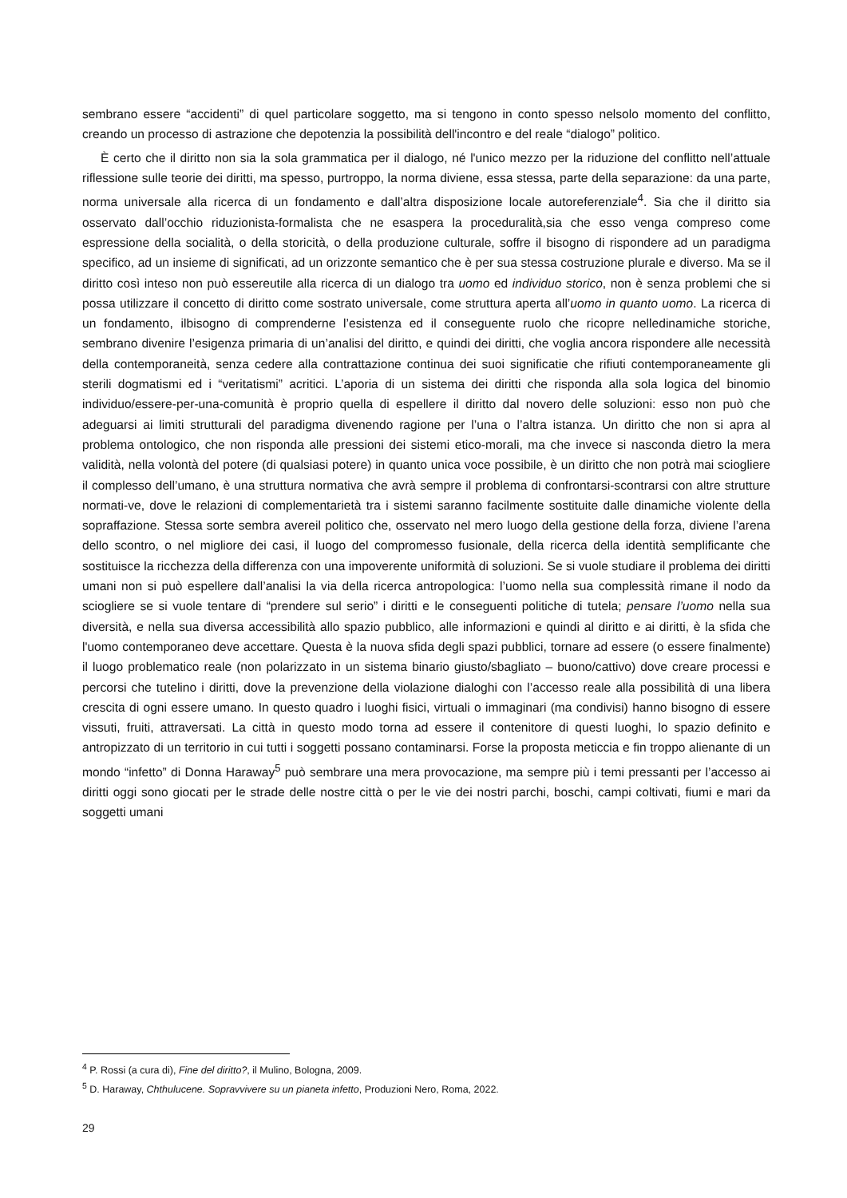sembrano essere “accidenti” di quel particolare soggetto, ma si tengono in conto spesso nelsolo momento del conflitto, creando un processo di astrazione che depotenzia la possibilità dell'incontro e del reale “dialogo” politico.
È certo che il diritto non sia la sola grammatica per il dialogo, né l'unico mezzo per la riduzione del conflitto nell’attuale riflessione sulle teorie dei diritti, ma spesso, purtroppo, la norma diviene, essa stessa, parte della separazione: da una parte, norma universale alla ricerca di un fondamento e dall’altra disposizione locale autoreferenziale<sup>4</sup>. Sia che il diritto sia osservato dall’occhio riduzionista-formalista che ne esaspera la proceduralità,sia che esso venga compreso come espressione della socialità, o della storicità, o della produzione culturale, soffre il bisogno di rispondere ad un paradigma specifico, ad un insieme di significati, ad un orizzonte semantico che è per sua stessa costruzione plurale e diverso. Ma se il diritto così inteso non può essereutile alla ricerca di un dialogo tra uomo ed individuo storico, non è senza problemi che si possa utilizzare il concetto di diritto come sostrato universale, come struttura aperta all’uomo in quanto uomo. La ricerca di un fondamento, ilbisogno di comprenderne l’esistenza ed il conseguente ruolo che ricopre nelledinamiche storiche, sembrano divenire l’esigenza primaria di un’analisi del diritto, e quindi dei diritti, che voglia ancora rispondere alle necessità della contemporaneità, senza cedere alla contrattazione continua dei suoi significatie che rifiuti contemporaneamente gli sterili dogmatismi ed i “veritatismi” acritici. L’aporia di un sistema dei diritti che risponda alla sola logica del binomio individuo/essere-per-una-comunità è proprio quella di espellere il diritto dal novero delle soluzioni: esso non può che adeguarsi ai limiti strutturali del paradigma divenendo ragione per l’una o l’altra istanza. Un diritto che non si apra al problema ontologico, che non risponda alle pressioni dei sistemi etico-morali, ma che invece si nasconda dietro la mera validità, nella volontà del potere (di qualsiasi potere) in quanto unica voce possibile, è un diritto che non potrà mai sciogliere il complesso dell’umano, è una struttura normativa che avrà sempre il problema di confrontarsi-scontrarsi con altre strutture normati-ve, dove le relazioni di complementarietà tra i sistemi saranno facilmente sostituite dalle dinamiche violente della sopraffazione. Stessa sorte sembra avereil politico che, osservato nel mero luogo della gestione della forza, diviene l’arena dello scontro, o nel migliore dei casi, il luogo del compromesso fusionale, della ricerca della identità semplificante che sostituisce la ricchezza della differenza con una impoverente uniformità di soluzioni. Se si vuole studiare il problema dei diritti umani non si può espellere dall’analisi la via della ricerca antropologica: l’uomo nella sua complessità rimane il nodo da sciogliere se si vuole tentare di “prendere sul serio” i diritti e le conseguenti politiche di tutela; pensare l’uomo nella sua diversità, e nella sua diversa accessibilità allo spazio pubblico, alle informazioni e quindi al diritto e ai diritti, è la sfida che l'uomo contemporaneo deve accettare. Questa è la nuova sfida degli spazi pubblici, tornare ad essere (o essere finalmente) il luogo problematico reale (non polarizzato in un sistema binario giusto/sbagliato – buono/cattivo) dove creare processi e percorsi che tutelino i diritti, dove la prevenzione della violazione dialoghi con l’accesso reale alla possibilità di una libera crescita di ogni essere umano. In questo quadro i luoghi fisici, virtuali o immaginari (ma condivisi) hanno bisogno di essere vissuti, fruiti, attraversati. La città in questo modo torna ad essere il contenitore di questi luoghi, lo spazio definito e antropizzato di un territorio in cui tutti i soggetti possano contaminarsi. Forse la proposta meticcia e fin troppo alienante di un mondo “infetto” di Donna Haraway<sup>5</sup> può sembrare una mera provocazione, ma sempre più i temi pressanti per l’accesso ai diritti oggi sono giocati per le strade delle nostre città o per le vie dei nostri parchi, boschi, campi coltivati, fiumi e mari da soggetti umani
<sup>4</sup> P. Rossi (a cura di), Fine del diritto?, il Mulino, Bologna, 2009.
<sup>5</sup> D. Haraway, Chthulucene. Sopravvivere su un pianeta infetto, Produzioni Nero, Roma, 2022.
29